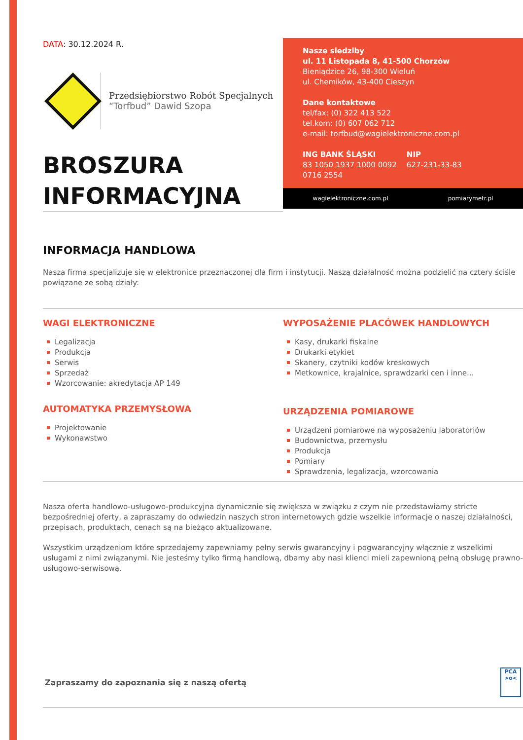DATA: 30.12.2024 R.
Przedsiębiorstwo Robót Specjalnych
“Torfbud” Dawid Szopa
BROSZURA
INFORMACYJNA
Nasze siedziby
ul. 11 Listopada 8, 41-500 Chorzów
Bieniądzice 26, 98-300 Wieluń
ul. Chemików, 43-400 Cieszyn
Dane kontaktowe
tel/fax: (0) 322 413 522
tel.kom: (0) 607 062 712
e-mail: torfbud@wagielektroniczne.com.pl
ING BANK ŚLĄSKI
83 1050 1937 1000 0092
0716 2554
NIP
627-231-33-83
wagielektroniczne.com.pl pomiarymetr.pl
INFORMACJA HANDLOWA
Nasza firma specjalizuje się w elektronice przeznaczonej dla firm i instytucji. Naszą działalność można podzielić na cztery ściśle powiązane ze sobą działy:
WAGI ELEKTRONICZNE
Legalizacja
Produkcja
Serwis
Sprzedaż
Wzorcowanie: akredytacja AP 149
AUTOMATYKA PRZEMYSŁOWA
Projektowanie
Wykonawstwo
WYPOSAŻENIE PLACÓWEK HANDLOWYCH
Kasy, drukarki fiskalne
Drukarki etykiet
Skanery, czytniki kodów kreskowych
Metkownice, krajalnice, sprawdzarki cen i inne...
URZĄDZENIA POMIAROWE
Urządzeni pomiarowe na wyposażeniu laboratoriów
Budownictwa, przemysłu
Produkcja
Pomiary
Sprawdzenia, legalizacja, wzorcowania
Nasza oferta handlowo-usługowo-produkcyjna dynamicznie się zwiększa w związku z czym nie przedstawiamy stricte bezpośredniej oferty, a zapraszamy do odwiedzin naszych stron internetowych gdzie wszelkie informacje o naszej działalności, przepisach, produktach, cenach są na bieżąco aktualizowane.
Wszystkim urządzeniom które sprzedajemy zapewniamy pełny serwis gwarancyjny i pogwarancyjny włącznie z wszelkimi usługami z nimi związanymi. Nie jesteśmy tylko firmą handlową, dbamy aby nasi klienci mieli zapewnioną pełną obsługę prawno-usługowo-serwisową.
Zapraszamy do zapoznania się z naszą ofertą
PCA
>o<